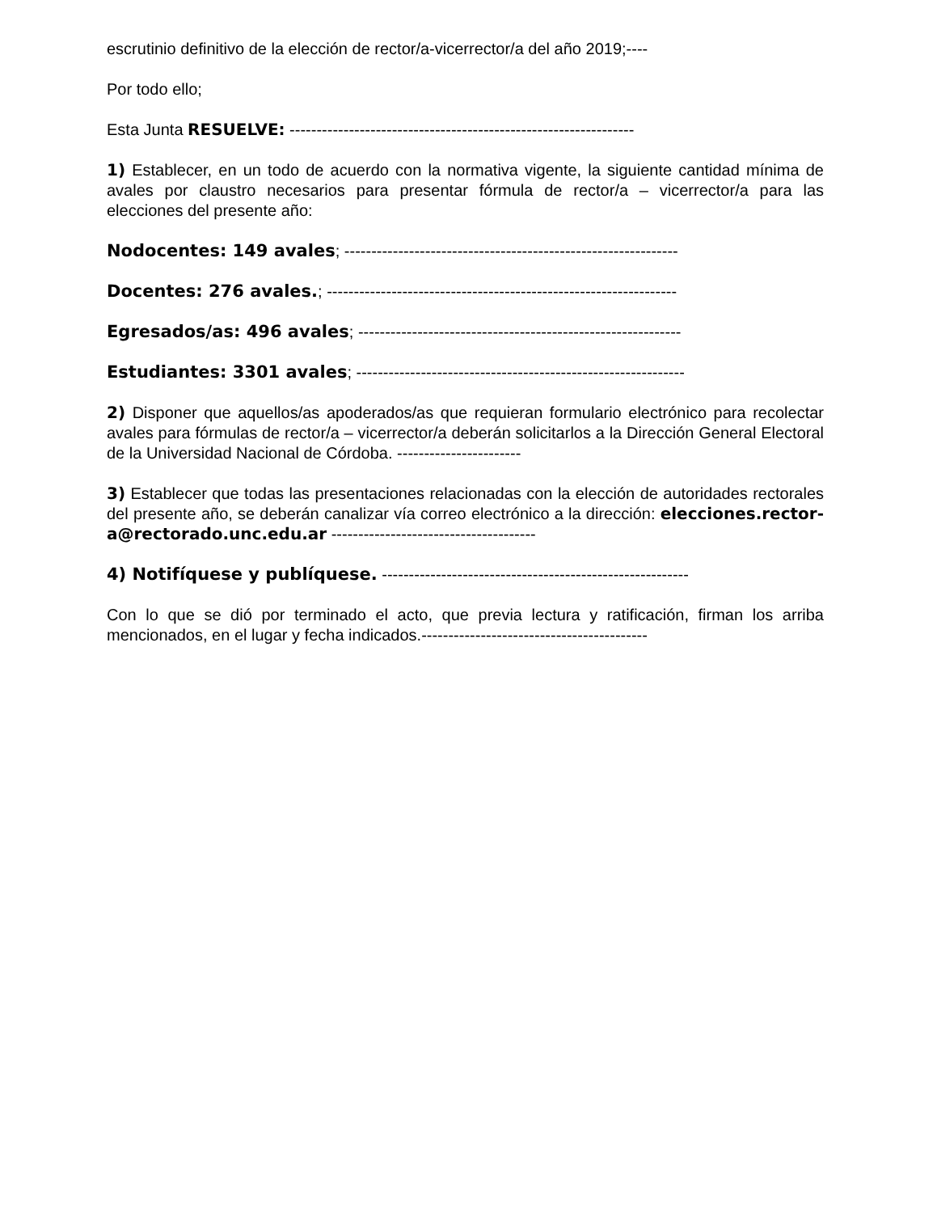escrutinio definitivo de la elección de rector/a-vicerrector/a del año 2019;----
Por todo ello;
Esta Junta RESUELVE: ----------------------------------------------------------------
1) Establecer, en un todo de acuerdo con la normativa vigente, la siguiente cantidad mínima de avales por claustro necesarios para presentar fórmula de rector/a – vicerrector/a para las elecciones del presente año:
Nodocentes: 149 avales; --------------------------------------------------------------
Docentes: 276 avales.; -----------------------------------------------------------------
Egresados/as: 496 avales; ------------------------------------------------------------
Estudiantes: 3301 avales; -------------------------------------------------------------
2) Disponer que aquellos/as apoderados/as que requieran formulario electrónico para recolectar avales para fórmulas de rector/a – vicerrector/a deberán solicitarlos a la Dirección General Electoral de la Universidad Nacional de Córdoba. -----------------------
3) Establecer que todas las presentaciones relacionadas con la elección de autoridades rectorales del presente año, se deberán canalizar vía correo electrónico a la dirección: elecciones.rector-a@rectorado.unc.edu.ar --------------------------------------
4) Notifíquese y publíquese. ---------------------------------------------------------
Con lo que se dió por terminado el acto, que previa lectura y ratificación, firman los arriba mencionados, en el lugar y fecha indicados.------------------------------------------